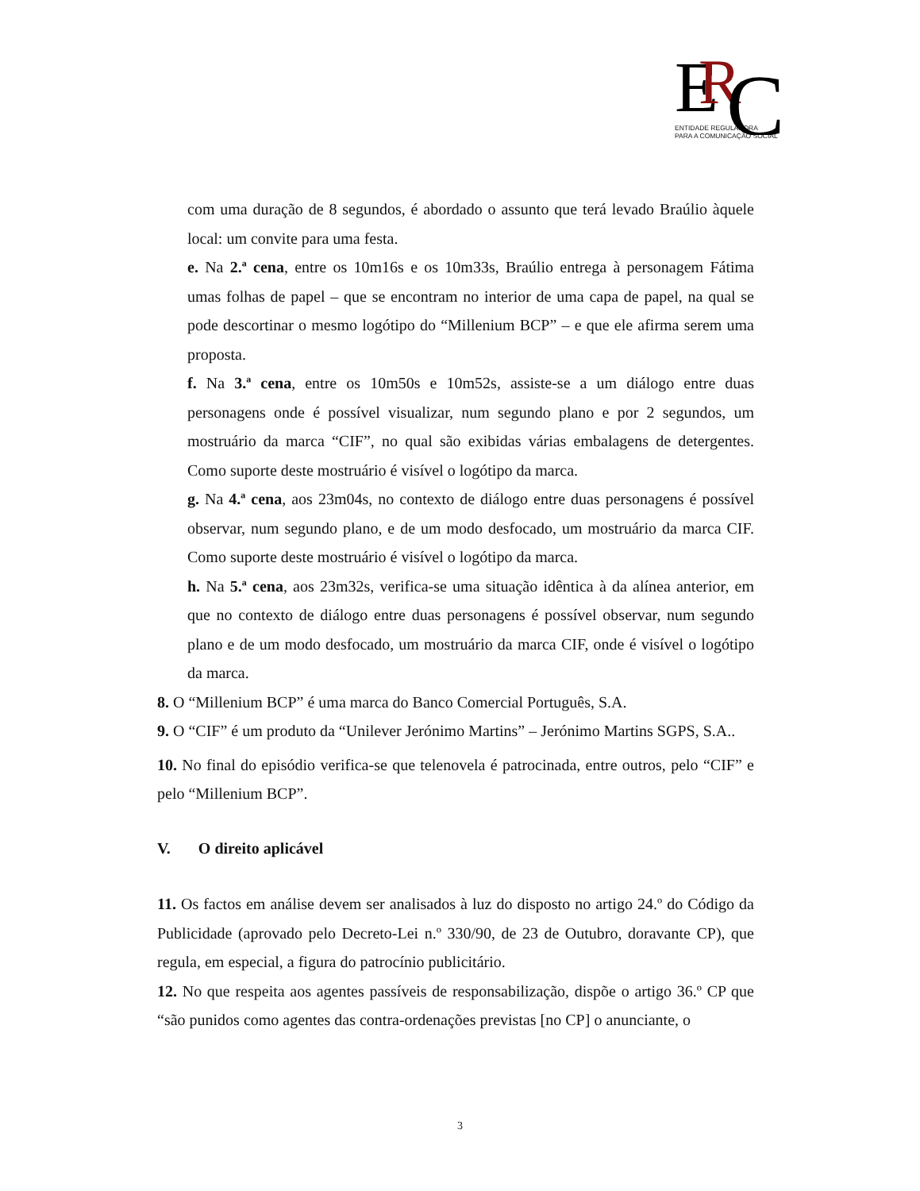E
R
C
ENTIDADE REGULADORA
PARA A COMUNICAÇÃO SOCIAL
com uma duração de 8 segundos, é abordado o assunto que terá levado Braúlio àquele local: um convite para uma festa.
e. Na 2.ª cena, entre os 10m16s e os 10m33s, Braúlio entrega à personagem Fátima umas folhas de papel – que se encontram no interior de uma capa de papel, na qual se pode descortinar o mesmo logótipo do “Millenium BCP” – e que ele afirma serem uma proposta.
f. Na 3.ª cena, entre os 10m50s e 10m52s, assiste-se a um diálogo entre duas personagens onde é possível visualizar, num segundo plano e por 2 segundos, um mostruário da marca “CIF”, no qual são exibidas várias embalagens de detergentes. Como suporte deste mostruário é visível o logótipo da marca.
g. Na 4.ª cena, aos 23m04s, no contexto de diálogo entre duas personagens é possível observar, num segundo plano, e de um modo desfocado, um mostruário da marca CIF. Como suporte deste mostruário é visível o logótipo da marca.
h. Na 5.ª cena, aos 23m32s, verifica-se uma situação idêntica à da alínea anterior, em que no contexto de diálogo entre duas personagens é possível observar, num segundo plano e de um modo desfocado, um mostruário da marca CIF, onde é visível o logótipo da marca.
8. O “Millenium BCP” é uma marca do Banco Comercial Português, S.A.
9. O “CIF” é um produto da “Unilever Jerónimo Martins” – Jerónimo Martins SGPS, S.A..
10. No final do episódio verifica-se que telenovela é patrocinada, entre outros, pelo “CIF” e pelo “Millenium BCP”.
V. O direito aplicável
11. Os factos em análise devem ser analisados à luz do disposto no artigo 24.º do Código da Publicidade (aprovado pelo Decreto-Lei n.º 330/90, de 23 de Outubro, doravante CP), que regula, em especial, a figura do patrocínio publicitário.
12. No que respeita aos agentes passíveis de responsabilização, dispõe o artigo 36.º CP que “são punidos como agentes das contra-ordenações previstas [no CP] o anunciante, o
3